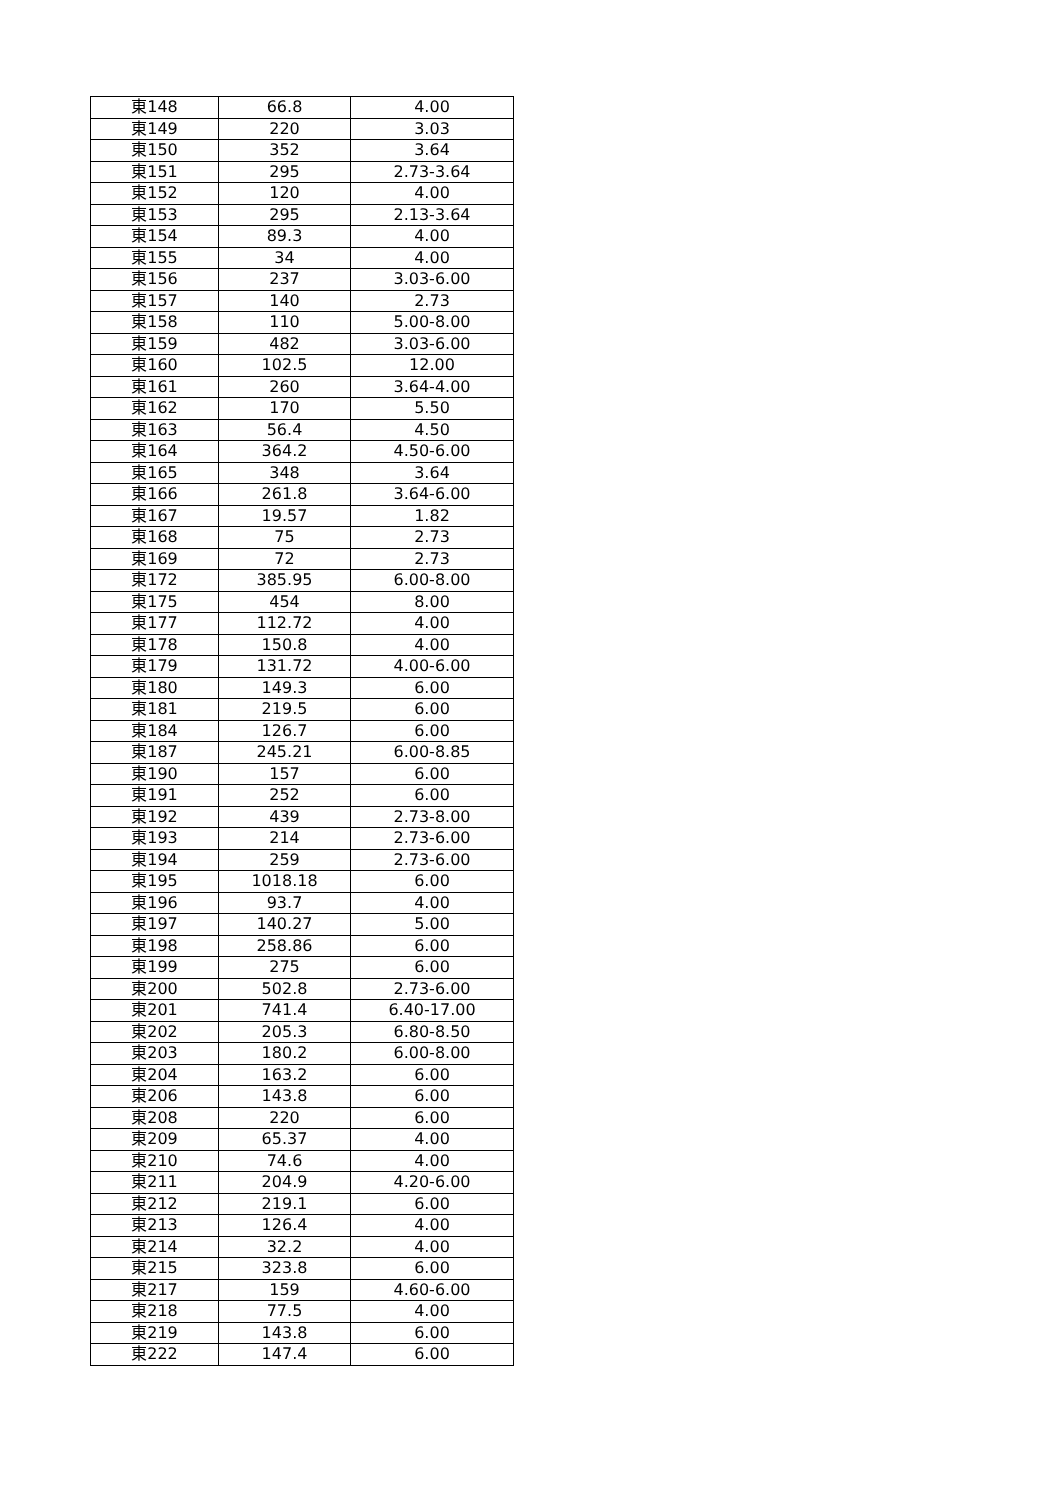| 東148 | 66.8 | 4.00 |
| 東149 | 220 | 3.03 |
| 東150 | 352 | 3.64 |
| 東151 | 295 | 2.73-3.64 |
| 東152 | 120 | 4.00 |
| 東153 | 295 | 2.13-3.64 |
| 東154 | 89.3 | 4.00 |
| 東155 | 34 | 4.00 |
| 東156 | 237 | 3.03-6.00 |
| 東157 | 140 | 2.73 |
| 東158 | 110 | 5.00-8.00 |
| 東159 | 482 | 3.03-6.00 |
| 東160 | 102.5 | 12.00 |
| 東161 | 260 | 3.64-4.00 |
| 東162 | 170 | 5.50 |
| 東163 | 56.4 | 4.50 |
| 東164 | 364.2 | 4.50-6.00 |
| 東165 | 348 | 3.64 |
| 東166 | 261.8 | 3.64-6.00 |
| 東167 | 19.57 | 1.82 |
| 東168 | 75 | 2.73 |
| 東169 | 72 | 2.73 |
| 東172 | 385.95 | 6.00-8.00 |
| 東175 | 454 | 8.00 |
| 東177 | 112.72 | 4.00 |
| 東178 | 150.8 | 4.00 |
| 東179 | 131.72 | 4.00-6.00 |
| 東180 | 149.3 | 6.00 |
| 東181 | 219.5 | 6.00 |
| 東184 | 126.7 | 6.00 |
| 東187 | 245.21 | 6.00-8.85 |
| 東190 | 157 | 6.00 |
| 東191 | 252 | 6.00 |
| 東192 | 439 | 2.73-8.00 |
| 東193 | 214 | 2.73-6.00 |
| 東194 | 259 | 2.73-6.00 |
| 東195 | 1018.18 | 6.00 |
| 東196 | 93.7 | 4.00 |
| 東197 | 140.27 | 5.00 |
| 東198 | 258.86 | 6.00 |
| 東199 | 275 | 6.00 |
| 東200 | 502.8 | 2.73-6.00 |
| 東201 | 741.4 | 6.40-17.00 |
| 東202 | 205.3 | 6.80-8.50 |
| 東203 | 180.2 | 6.00-8.00 |
| 東204 | 163.2 | 6.00 |
| 東206 | 143.8 | 6.00 |
| 東208 | 220 | 6.00 |
| 東209 | 65.37 | 4.00 |
| 東210 | 74.6 | 4.00 |
| 東211 | 204.9 | 4.20-6.00 |
| 東212 | 219.1 | 6.00 |
| 東213 | 126.4 | 4.00 |
| 東214 | 32.2 | 4.00 |
| 東215 | 323.8 | 6.00 |
| 東217 | 159 | 4.60-6.00 |
| 東218 | 77.5 | 4.00 |
| 東219 | 143.8 | 6.00 |
| 東222 | 147.4 | 6.00 |